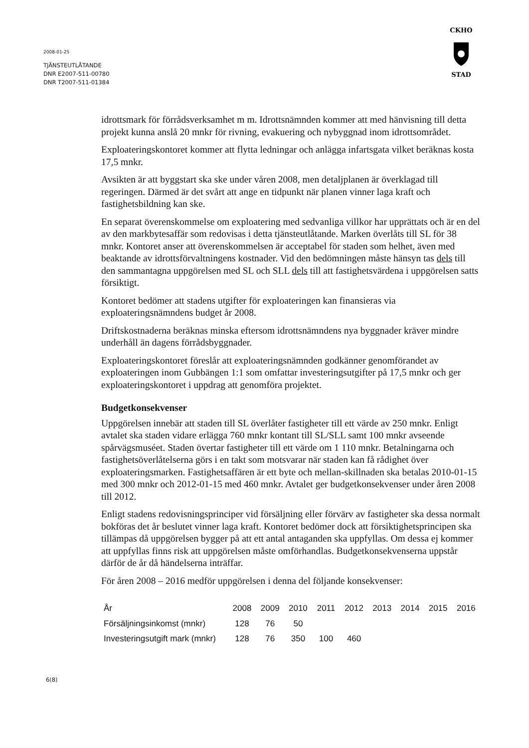2008-01-25
TJÄNSTEUTLÅTANDE
DNR E2007-511-00780
DNR T2007-511-01384
CKHO
STAD
idrottsmark för förrådsverksamhet m m. Idrottsnämnden kommer att med hänvisning till detta projekt kunna anslå 20 mnkr för rivning, evakuering och nybyggnad inom idrottsområdet.
Exploateringskontoret kommer att flytta ledningar och anlägga infartsgata vilket beräknas kosta 17,5 mnkr.
Avsikten är att byggstart ska ske under våren 2008, men detaljplanen är överklagad till regeringen. Därmed är det svårt att ange en tidpunkt när planen vinner laga kraft och fastighetsbildning kan ske.
En separat överenskommelse om exploatering med sedvanliga villkor har upprättats och är en del av den markbytesaffär som redovisas i detta tjänsteutlåtande. Marken överlåts till SL för 38 mnkr. Kontoret anser att överenskommelsen är acceptabel för staden som helhet, även med beaktande av idrottsförvaltningens kostnader. Vid den bedömningen måste hänsyn tas dels till den sammantagna uppgörelsen med SL och SLL dels till att fastighetsvärdena i uppgörelsen satts försiktigt.
Kontoret bedömer att stadens utgifter för exploateringen kan finansieras via exploateringsnämndens budget år 2008.
Driftskostnaderna beräknas minska eftersom idrottsnämndens nya byggnader kräver mindre underhåll än dagens förrådsbyggnader.
Exploateringskontoret föreslår att exploateringsnämnden godkänner genomförandet av exploateringen inom Gubbängen 1:1 som omfattar investeringsutgifter på 17,5 mnkr och ger exploateringskontoret i uppdrag att genomföra projektet.
Budgetkonsekvenser
Uppgörelsen innebär att staden till SL överlåter fastigheter till ett värde av 250 mnkr. Enligt avtalet ska staden vidare erlägga 760 mnkr kontant till SL/SLL samt 100 mnkr avseende spårvägsmuséet. Staden övertar fastigheter till ett värde om 1 110 mnkr. Betalningarna och fastighetsöverlåtelserna görs i en takt som motsvarar när staden kan få rådighet över exploateringsmarken. Fastighetsaffären är ett byte och mellan-skillnaden ska betalas 2010-01-15 med 300 mnkr och 2012-01-15 med 460 mnkr. Avtalet ger budgetkonsekvenser under åren 2008 till 2012.
Enligt stadens redovisningsprinciper vid försäljning eller förvärv av fastigheter ska dessa normalt bokföras det år beslutet vinner laga kraft. Kontoret bedömer dock att försiktighetsprincipen ska tillämpas då uppgörelsen bygger på att ett antal antaganden ska uppfyllas. Om dessa ej kommer att uppfyllas finns risk att uppgörelsen måste omförhandlas. Budgetkonsekvenserna uppstår därför de år då händelserna inträffar.
För åren 2008 – 2016 medför uppgörelsen i denna del följande konsekvenser:
| År | 2008 | 2009 | 2010 | 2011 | 2012 | 2013 | 2014 | 2015 | 2016 |
| --- | --- | --- | --- | --- | --- | --- | --- | --- | --- |
| Försäljningsinkomst (mnkr) | 128 | 76 | 50 | | | | | | |
| Investeringsutgift mark (mnkr) | 128 | 76 | 350 | 100 | 460 | | | | |
6(8)